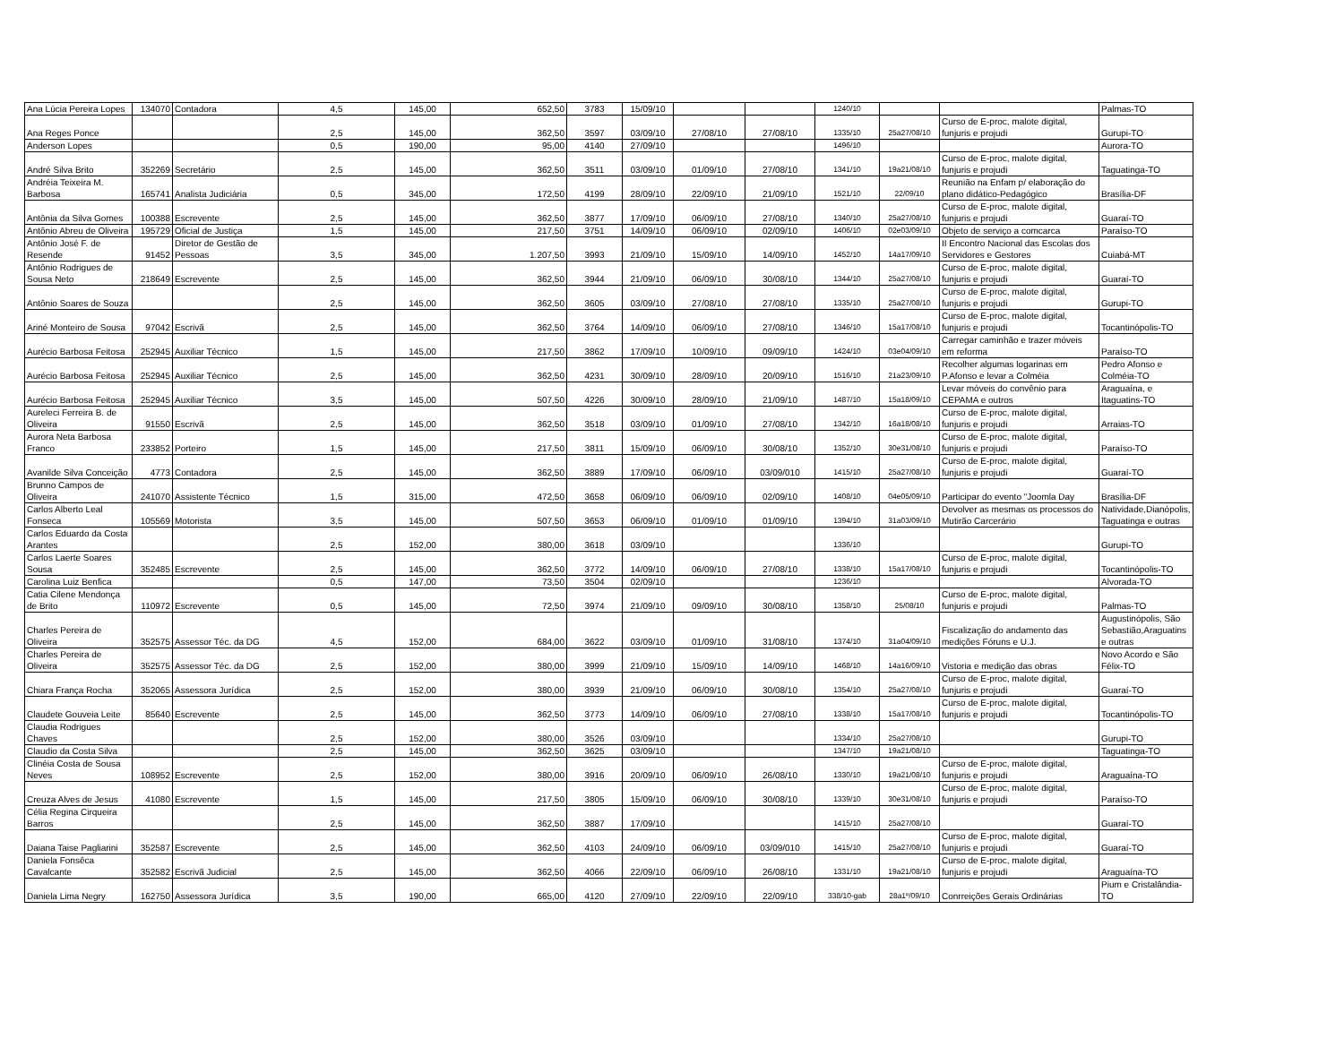| Ana Lúcia Pereira Lopes | 134070 | Contadora | 4,5 | 145,00 | 652,50 | 3783 | 15/09/10 | | | 1240/10 | | | Palmas-TO |
| Ana Reges Ponce | | | 2,5 | 145,00 | 362,50 | 3597 | 03/09/10 | 27/08/10 | 27/08/10 | 1335/10 | 25a27/08/10 | Curso de E-proc, malote digital, funjuris e projudi | Gurupi-TO |
| Anderson Lopes | | | 0,5 | 190,00 | 95,00 | 4140 | 27/09/10 | | | 1496/10 | | | Aurora-TO |
| André Silva Brito | 352269 | Secretário | 2,5 | 145,00 | 362,50 | 3511 | 03/09/10 | 01/09/10 | 27/08/10 | 1341/10 | 19a21/08/10 | Curso de E-proc, malote digital, funjuris e projudi | Taguatinga-TO |
| Andréia Teixeira M. Barbosa | 165741 | Analista Judiciária | 0,5 | 345,00 | 172,50 | 4199 | 28/09/10 | 22/09/10 | 21/09/10 | 1521/10 | 22/09/10 | Reunião na Enfam p/ elaboração do plano didático-Pedagógico | Brasília-DF |
| Antônia da Silva Gomes | 100388 | Escrevente | 2,5 | 145,00 | 362,50 | 3877 | 17/09/10 | 06/09/10 | 27/08/10 | 1340/10 | 25a27/08/10 | Curso de E-proc, malote digital, funjuris e projudi | Guaraí-TO |
| Antônio Abreu de Oliveira | 195729 | Oficial de Justiça | 1,5 | 145,00 | 217,50 | 3751 | 14/09/10 | 06/09/10 | 02/09/10 | 1406/10 | 02e03/09/10 | Objeto de serviço a comcarca | Paraíso-TO |
| Antônio José F. de Resende | 91452 | Diretor de Gestão de Pessoas | 3,5 | 345,00 | 1.207,50 | 3993 | 21/09/10 | 15/09/10 | 14/09/10 | 1452/10 | 14a17/09/10 | II Encontro Nacional das Escolas dos Servidores e Gestores | Cuiabá-MT |
| Antônio Rodrigues de Sousa Neto | 218649 | Escrevente | 2,5 | 145,00 | 362,50 | 3944 | 21/09/10 | 06/09/10 | 30/08/10 | 1344/10 | 25a27/08/10 | Curso de E-proc, malote digital, funjuris e projudi | Guaraí-TO |
| Antônio Soares de Souza | | | 2,5 | 145,00 | 362,50 | 3605 | 03/09/10 | 27/08/10 | 27/08/10 | 1335/10 | 25a27/08/10 | Curso de E-proc, malote digital, funjuris e projudi | Gurupi-TO |
| Ariné Monteiro de Sousa | 97042 | Escrivã | 2,5 | 145,00 | 362,50 | 3764 | 14/09/10 | 06/09/10 | 27/08/10 | 1346/10 | 15a17/08/10 | Curso de E-proc, malote digital, funjuris e projudi | Tocantinópolis-TO |
| Aurécio Barbosa Feitosa | 252945 | Auxiliar Técnico | 1,5 | 145,00 | 217,50 | 3862 | 17/09/10 | 10/09/10 | 09/09/10 | 1424/10 | 03e04/09/10 | Carregar caminhão e trazer móveis em reforma | Paraíso-TO |
| Aurécio Barbosa Feitosa | 252945 | Auxiliar Técnico | 2,5 | 145,00 | 362,50 | 4231 | 30/09/10 | 28/09/10 | 20/09/10 | 1516/10 | 21a23/09/10 | Recolher algumas logarinas em P.Afonso e levar a Colméia | Pedro Afonso e Colméia-TO |
| Aurécio Barbosa Feitosa | 252945 | Auxiliar Técnico | 3,5 | 145,00 | 507,50 | 4226 | 30/09/10 | 28/09/10 | 21/09/10 | 1487/10 | 15a18/09/10 | Levar móveis do convênio para CEPAMA e outros | Araguaína, e Itaguatins-TO |
| Aureleci Ferreira B. de Oliveira | 91550 | Escrivã | 2,5 | 145,00 | 362,50 | 3518 | 03/09/10 | 01/09/10 | 27/08/10 | 1342/10 | 16a18/08/10 | Curso de E-proc, malote digital, funjuris e projudi | Arraias-TO |
| Aurora Neta Barbosa Franco | 233852 | Porteiro | 1,5 | 145,00 | 217,50 | 3811 | 15/09/10 | 06/09/10 | 30/08/10 | 1352/10 | 30e31/08/10 | Curso de E-proc, malote digital, funjuris e projudi | Paraíso-TO |
| Avanilde Silva Conceição | 4773 | Contadora | 2,5 | 145,00 | 362,50 | 3889 | 17/09/10 | 06/09/10 | 03/09/010 | 1415/10 | 25a27/08/10 | Curso de E-proc, malote digital, funjuris e projudi | Guaraí-TO |
| Brunno Campos de Oliveira | 241070 | Assistente Técnico | 1,5 | 315,00 | 472,50 | 3658 | 06/09/10 | 06/09/10 | 02/09/10 | 1408/10 | 04e05/09/10 | Participar do evento "Joomla Day | Brasília-DF |
| Carlos Alberto Leal Fonseca | 105569 | Motorista | 3,5 | 145,00 | 507,50 | 3653 | 06/09/10 | 01/09/10 | 01/09/10 | 1394/10 | 31a03/09/10 | Devolver as mesmas os processos do Mutirão Carcerário | Natividade,Dianópolis, Taguatinga e outras |
| Carlos Eduardo da Costa Arantes | | | 2,5 | 152,00 | 380,00 | 3618 | 03/09/10 | | | 1336/10 | | | Gurupi-TO |
| Carlos Laerte Soares Sousa | 352485 | Escrevente | 2,5 | 145,00 | 362,50 | 3772 | 14/09/10 | 06/09/10 | 27/08/10 | 1338/10 | 15a17/08/10 | Curso de E-proc, malote digital, funjuris e projudi | Tocantinópolis-TO |
| Carolina Luiz Benfica | | | 0,5 | 147,00 | 73,50 | 3504 | 02/09/10 | | | 1236/10 | | | Alvorada-TO |
| Catia Cilene Mendonça de Brito | 110972 | Escrevente | 0,5 | 145,00 | 72,50 | 3974 | 21/09/10 | 09/09/10 | 30/08/10 | 1358/10 | 25/08/10 | Curso de E-proc, malote digital, funjuris e projudi | Palmas-TO |
| Charles Pereira de Oliveira | 352575 | Assessor Téc. da DG | 4,5 | 152,00 | 684,00 | 3622 | 03/09/10 | 01/09/10 | 31/08/10 | 1374/10 | 31a04/09/10 | Fiscalização do andamento das medições Fóruns e U.J. | Augustinópolis, São Sebastião,Araguatins e outras |
| Charles Pereira de Oliveira | 352575 | Assessor Téc. da DG | 2,5 | 152,00 | 380,00 | 3999 | 21/09/10 | 15/09/10 | 14/09/10 | 1468/10 | 14a16/09/10 | Vistoria e medição das obras | Novo Acordo e São Félix-TO |
| Chiara França Rocha | 352065 | Assessora Jurídica | 2,5 | 152,00 | 380,00 | 3939 | 21/09/10 | 06/09/10 | 30/08/10 | 1354/10 | 25a27/08/10 | Curso de E-proc, malote digital, funjuris e projudi | Guaraí-TO |
| Claudete Gouveia Leite | 85640 | Escrevente | 2,5 | 145,00 | 362,50 | 3773 | 14/09/10 | 06/09/10 | 27/08/10 | 1338/10 | 15a17/08/10 | Curso de E-proc, malote digital, funjuris e projudi | Tocantinópolis-TO |
| Claudia Rodrigues Chaves | | | 2,5 | 152,00 | 380,00 | 3526 | 03/09/10 | | | 1334/10 | 25a27/08/10 | | Gurupi-TO |
| Claudio da Costa Silva | | | 2,5 | 145,00 | 362,50 | 3625 | 03/09/10 | | | 1347/10 | 19a21/08/10 | | Taguatinga-TO |
| Clinéia Costa de Sousa Neves | 108952 | Escrevente | 2,5 | 152,00 | 380,00 | 3916 | 20/09/10 | 06/09/10 | 26/08/10 | 1330/10 | 19a21/08/10 | Curso de E-proc, malote digital, funjuris e projudi | Araguaína-TO |
| Creuza Alves de Jesus | 41080 | Escrevente | 1,5 | 145,00 | 217,50 | 3805 | 15/09/10 | 06/09/10 | 30/08/10 | 1339/10 | 30e31/08/10 | Curso de E-proc, malote digital, funjuris e projudi | Paraíso-TO |
| Célia Regina Cirqueira Barros | | | 2,5 | 145,00 | 362,50 | 3887 | 17/09/10 | | | 1415/10 | 25a27/08/10 | | Guaraí-TO |
| Daiana Taise Pagliarini | 352587 | Escrevente | 2,5 | 145,00 | 362,50 | 4103 | 24/09/10 | 06/09/10 | 03/09/010 | 1415/10 | 25a27/08/10 | Curso de E-proc, malote digital, funjuris e projudi | Guaraí-TO |
| Daniela Fonsêca Cavalcante | 352582 | Escrivã Judicial | 2,5 | 145,00 | 362,50 | 4066 | 22/09/10 | 06/09/10 | 26/08/10 | 1331/10 | 19a21/08/10 | Curso de E-proc, malote digital, funjuris e projudi | Araguaína-TO |
| Daniela Lima Negry | 162750 | Assessora Jurídica | 3,5 | 190,00 | 665,00 | 4120 | 27/09/10 | 22/09/10 | 22/09/10 | 338/10-gab | 28a1º/09/10 | Conrreições Gerais Ordinárias | Pium e Cristalândia-TO |